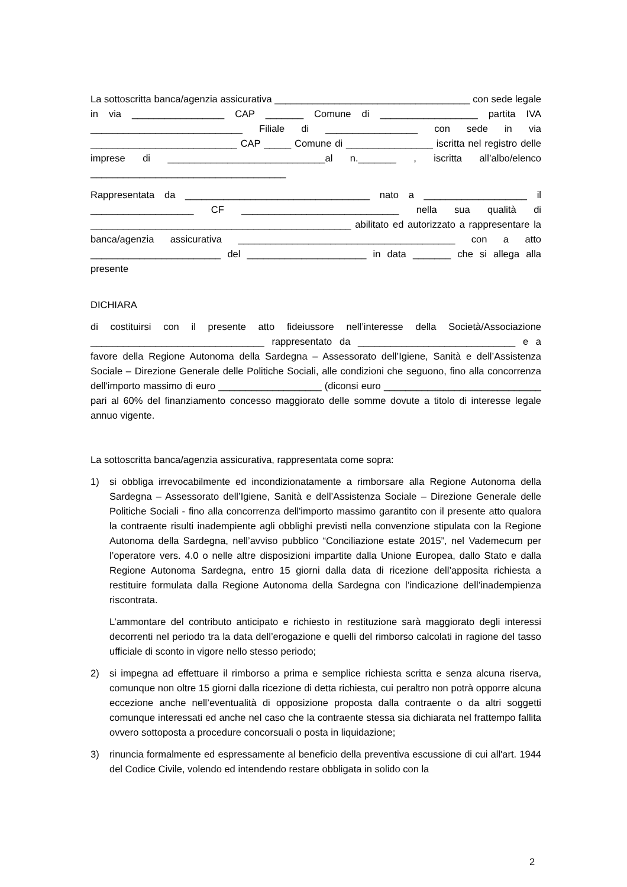La sottoscritta banca/agenzia assicurativa ____________________________________ con sede legale in via _________________ CAP _______ Comune di __________________ partita IVA ____________________________ Filiale di _________________ con sede in via ___________________________ CAP _____ Comune di ________________ iscritta nel registro delle imprese di _____________________________al n._______ , iscritta all’albo/elenco ____________________________________
Rappresentata da __________________________________ nato a ___________________ il ___________________ CF _____________________________ nella sua qualità di ________________________________________________ abilitato ed autorizzato a rappresentare la banca/agenzia assicurativa ________________________________________ con a atto ________________________ del ______________________ in data _______ che si allega alla presente
DICHIARA
di costituirsi con il presente atto fideiussore nell’interesse della Società/Associazione ________________________________ rappresentato da _____________________________ e a favore della Regione Autonoma della Sardegna – Assessorato dell’Igiene, Sanità e dell’Assistenza Sociale – Direzione Generale delle Politiche Sociali, alle condizioni che seguono, fino alla concorrenza dell'importo massimo di euro ___________________ (diconsi euro _____________________________ pari al 60% del finanziamento concesso maggiorato delle somme dovute a titolo di interesse legale annuo vigente.
La sottoscritta banca/agenzia assicurativa, rappresentata come sopra:
1) si obbliga irrevocabilmente ed incondizionatamente a rimborsare alla Regione Autonoma della Sardegna – Assessorato dell’Igiene, Sanità e dell’Assistenza Sociale – Direzione Generale delle Politiche Sociali - fino alla concorrenza dell'importo massimo garantito con il presente atto qualora la contraente risulti inadempiente agli obblighi previsti nella convenzione stipulata con la Regione Autonoma della Sardegna, nell’avviso pubblico “Conciliazione estate 2015”, nel Vademecum per l’operatore vers. 4.0 o nelle altre disposizioni impartite dalla Unione Europea, dallo Stato e dalla Regione Autonoma Sardegna, entro 15 giorni dalla data di ricezione dell’apposita richiesta a restituire formulata dalla Regione Autonoma della Sardegna con l’indicazione dell’inadempienza riscontrata.
L’ammontare del contributo anticipato e richiesto in restituzione sarà maggiorato degli interessi decorrenti nel periodo tra la data dell’erogazione e quelli del rimborso calcolati in ragione del tasso ufficiale di sconto in vigore nello stesso periodo;
2) si impegna ad effettuare il rimborso a prima e semplice richiesta scritta e senza alcuna riserva, comunque non oltre 15 giorni dalla ricezione di detta richiesta, cui peraltro non potrà opporre alcuna eccezione anche nell’eventualità di opposizione proposta dalla contraente o da altri soggetti comunque interessati ed anche nel caso che la contraente stessa sia dichiarata nel frattempo fallita ovvero sottoposta a procedure concorsuali o posta in liquidazione;
3) rinuncia formalmente ed espressamente al beneficio della preventiva escussione di cui all'art. 1944 del Codice Civile, volendo ed intendendo restare obbligata in solido con la
2